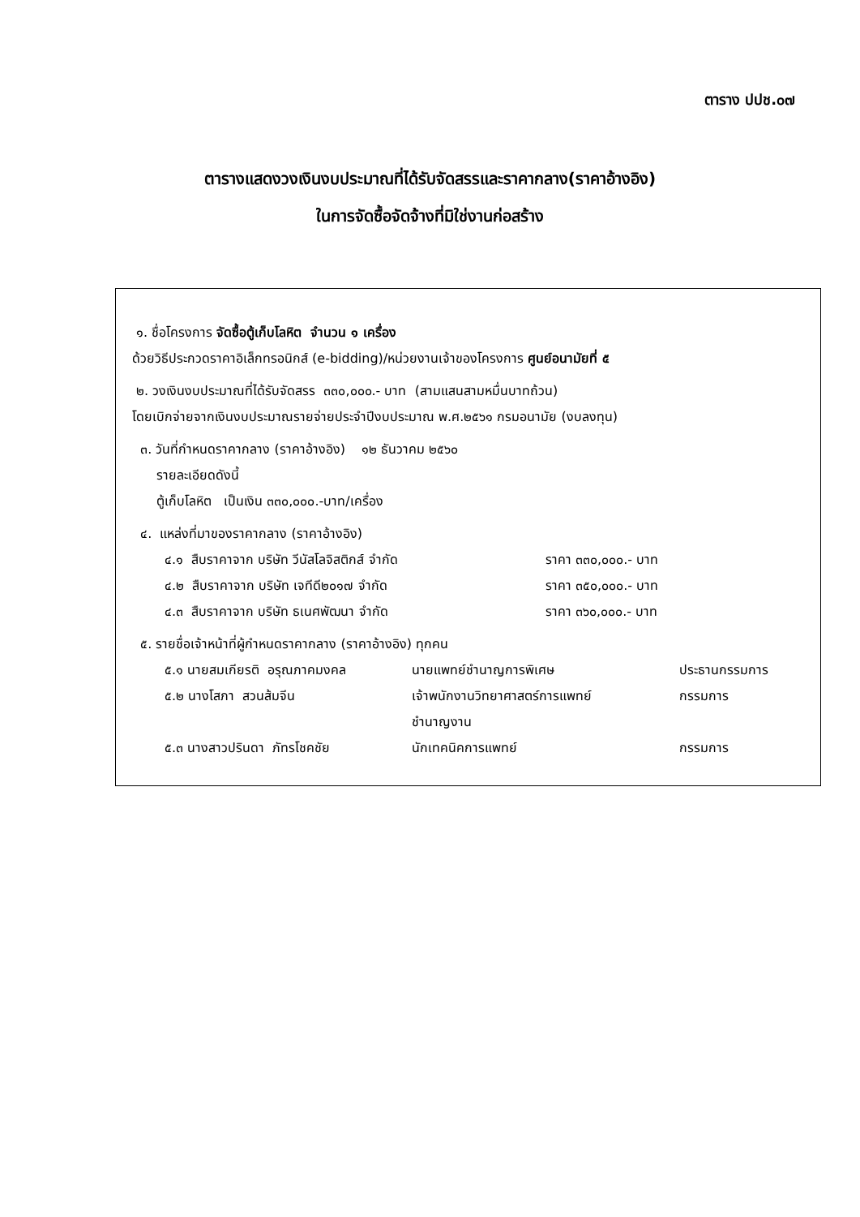ตาราง ปปช.๐๗
ตารางแสดงวงเงินงบประมาณที่ได้รับจัดสรรและราคากลาง(ราคาอ้างอิง)
ในการจัดซื้อจัดจ้างที่มิใช่งานก่อสร้าง
๑. ชื่อโครงการ จัดซื้อตู้เก็บโลหิต จำนวน ๑ เครื่อง
ด้วยวิธีประกวดราคาอิเล็กทรอนิกส์ (e-bidding)/หน่วยงานเจ้าของโครงการ ศูนย์อนามัยที่ ๕
๒. วงเงินงบประมาณที่ได้รับจัดสรร ๓๓๐,๐๐๐.- บาท (สามแสนสามหมื่นบาทถ้วน)
โดยเบิกจ่ายจากเงินงบประมาณรายจ่ายประจำปีงบประมาณ พ.ศ.๒๕๖๑ กรมอนามัย (งบลงทุน)
๓. วันที่กำหนดราคากลาง (ราคาอ้างอิง) ๑๒ ธันวาคม ๒๕๖๐
รายละเอียดดังนี้
ตู้เก็บโลหิต เป็นเงิน ๓๓๐,๐๐๐.-บาท/เครื่อง
๔. แหล่งที่มาของราคากลาง (ราคาอ้างอิง)
| ๔.๑ สืบราคาจาก บริษัท วีนัสโลจิสติกส์ จำกัด | ราคา ๓๓๐,๐๐๐.- บาท |
| ๔.๒ สืบราคาจาก บริษัท เจทีดี๒๐๑๗ จำกัด | ราคา ๓๕๐,๐๐๐.- บาท |
| ๔.๓ สืบราคาจาก บริษัท ธเนศพัฒนา จำกัด | ราคา ๓๖๐,๐๐๐.- บาท |
๕. รายชื่อเจ้าหน้าที่ผู้กำหนดราคากลาง (ราคาอ้างอิง) ทุกคน
| ๕.๑ นายสมเกียรติ อรุณภาคมงคล | นายแพทย์ชำนาญการพิเศษ | ประธานกรรมการ |
| ๕.๒ นางโสภา สวนส้มจีน | เจ้าพนักงานวิทยาศาสตร์การแพทย์ ชำนาญงาน | กรรมการ |
| ๕.๓ นางสาวปรินดา ภัทรโชคชัย | นักเทคนิคการแพทย์ | กรรมการ |